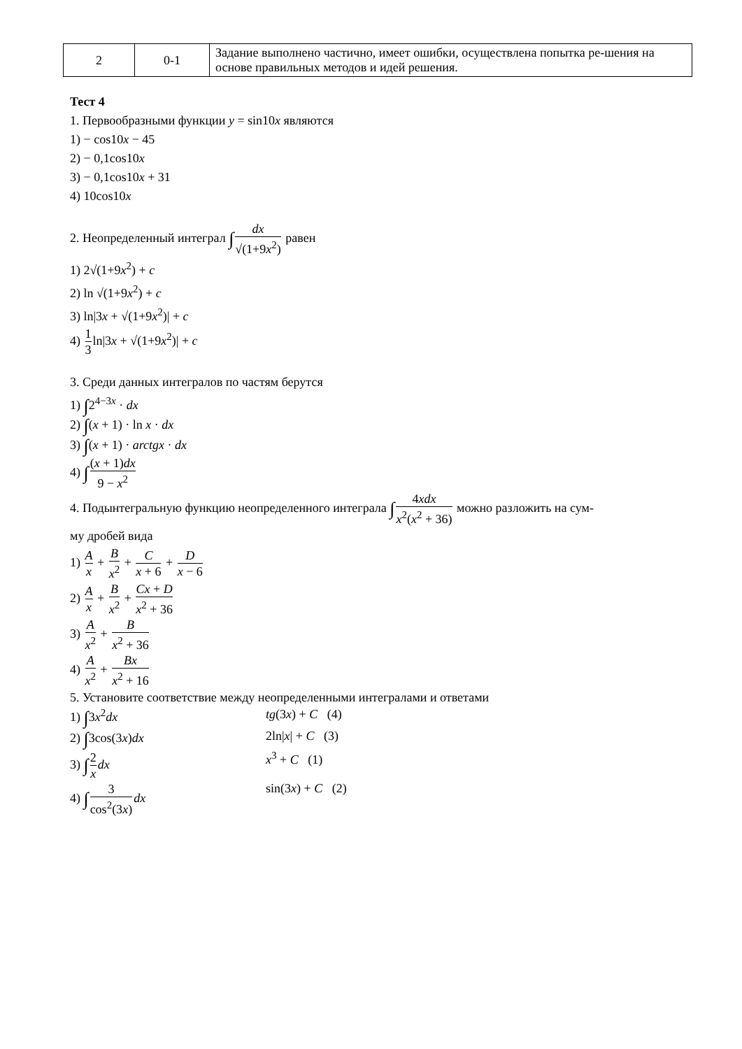| 2 | 0-1 | Задание выполнено частично, имеет ошибки, осуществлена попытка ре-шения на основе правильных методов и идей решения. |
Тест 4
1. Первообразными функции y = sin10x являются
1) − cos10x − 45
2) − 0,1cos10x
3) − 0,1cos10x + 31
4) 10cos10x
2. Неопределенный интеграл ∫dx √(1+9x<sup>2</sup>) равен
1) 2√(1+9x<sup>2</sup>) + c
2) ln √(1+9x<sup>2</sup>) + c
3) ln|3x + √(1+9x<sup>2</sup>)| + c
4) 1 3ln|3x + √(1+9x<sup>2</sup>)| + c
3. Среди данных интегралов по частям берутся
1) ∫2<sup>4−3x</sup> · dx
2) ∫(x + 1) · ln x · dx
3) ∫(x + 1) · arctgx · dx
4) ∫(x + 1)dx 9 − x<sup>2</sup>
4. Подынтегральную функцию неопределенного интеграла ∫4xdx x<sup>2</sup>(x<sup>2</sup> + 36) можно разложить на сум-
му дробей вида
1) A x + B x<sup>2</sup> + C x + 6 + D x − 6
2) A x + B x<sup>2</sup> + Cx + D x<sup>2</sup> + 36
3) A x<sup>2</sup> + B x<sup>2</sup> + 36
4) A x<sup>2</sup> + Bx x<sup>2</sup> + 16
5. Установите соответствие между неопределенными интегралами и ответами
1) ∫3x<sup>2</sup>dx tg(3x) + C (4)
2) ∫3cos(3x)dx 2ln|x| + C (3)
3) ∫2 x dx x<sup>3</sup> + C (1)
4) ∫3 cos<sup>2</sup>(3x) dx sin(3x) + C (2)